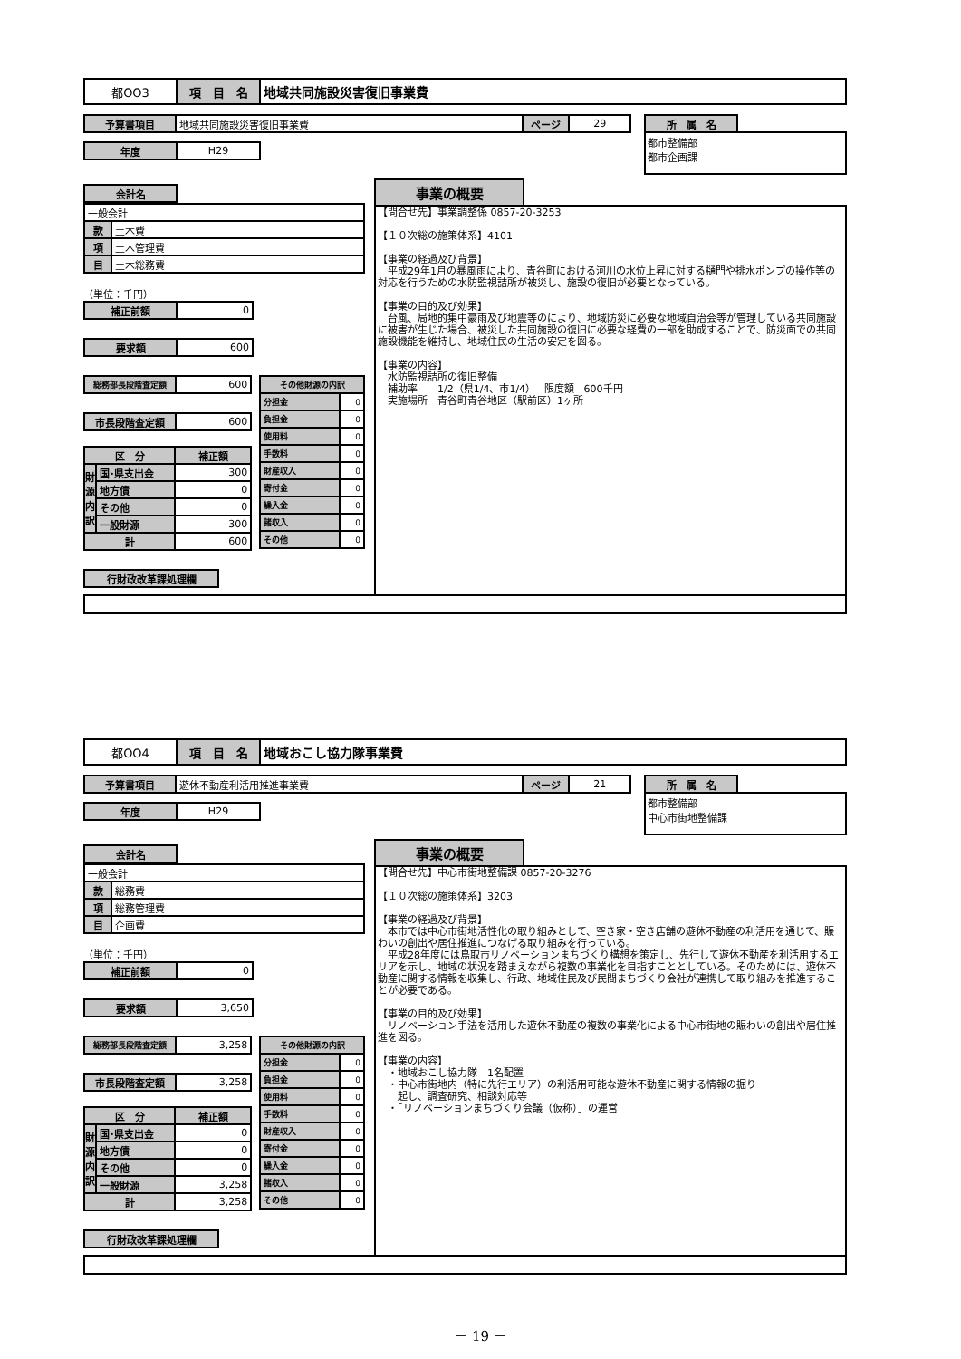| 都OO3 | 項 目 名 | 地域共同施設災害復旧事業費 |
| 予算書項目 | 地域共同施設災害復旧事業費 | ページ | 29 |
| 年度 | H29 |
| 所 属 名 |
都市整備部
都市企画課
| 会計名 |
| 一般会計 | |
| 款 | 土木費 |
| 項 | 土木管理費 |
| 目 | 土木総務費 |
（単位：千円）
| 補正前額 | 0 |
| 要求額 | 600 |
| 総務部長段階査定額 | 600 |
| 市長段階査定額 | 600 |
| 区 分 | | 補正額 |
| --- | --- | --- |
| 財源内訳 | 国･県支出金 | 300 |
| | 地方債 | 0 |
| | その他 | 0 |
| | 一般財源 | 300 |
| 計 | | 600 |
| その他財源の内訳 | |
| --- | --- |
| 分担金 | 0 |
| 負担金 | 0 |
| 使用料 | 0 |
| 手数料 | 0 |
| 財産収入 | 0 |
| 寄付金 | 0 |
| 繰入金 | 0 |
| 諸収入 | 0 |
| その他 | 0 |
| 行財政改革課処理欄 |
事業の概要
【問合せ先】事業調整係 0857-20-3253 【１０次総の施策体系】4101 【事業の経過及び背景】 　平成29年1月の暴風雨により、青谷町における河川の水位上昇に対する樋門や排水ポンプの操作等の対応を行うための水防監視詰所が被災し、施設の復旧が必要となっている。 【事業の目的及び効果】 　台風、局地的集中豪雨及び地震等のにより、地域防災に必要な地域自治会等が管理している共同施設に被害が生じた場合、被災した共同施設の復旧に必要な経費の一部を助成することで、防災面での共同施設機能を維持し、地域住民の生活の安定を図る。 【事業の内容】 　水防監視詰所の復旧整備 　補助率　　1/2（県1/4、市1/4）　 限度額　600千円 　実施場所　青谷町青谷地区（駅前区）1ヶ所
| 都OO4 | 項 目 名 | 地域おこし協力隊事業費 |
| 予算書項目 | 遊休不動産利活用推進事業費 | ページ | 21 |
| 年度 | H29 |
| 所 属 名 |
都市整備部
中心市街地整備課
| 会計名 |
| 一般会計 | |
| 款 | 総務費 |
| 項 | 総務管理費 |
| 目 | 企画費 |
（単位：千円）
| 補正前額 | 0 |
| 要求額 | 3,650 |
| 総務部長段階査定額 | 3,258 |
| 市長段階査定額 | 3,258 |
| 区 分 | | 補正額 |
| --- | --- | --- |
| 財源内訳 | 国･県支出金 | 0 |
| | 地方債 | 0 |
| | その他 | 0 |
| | 一般財源 | 3,258 |
| 計 | | 3,258 |
| その他財源の内訳 | |
| --- | --- |
| 分担金 | 0 |
| 負担金 | 0 |
| 使用料 | 0 |
| 手数料 | 0 |
| 財産収入 | 0 |
| 寄付金 | 0 |
| 繰入金 | 0 |
| 諸収入 | 0 |
| その他 | 0 |
| 行財政改革課処理欄 |
事業の概要
【問合せ先】中心市街地整備課 0857-20-3276 【１０次総の施策体系】3203 【事業の経過及び背景】 　本市では中心市街地活性化の取り組みとして、空き家・空き店舗の遊休不動産の利活用を通じて、賑わいの創出や居住推進につなげる取り組みを行っている。 　平成28年度には鳥取市リノベーションまちづくり構想を策定し、先行して遊休不動産を利活用するエリアを示し、地域の状況を踏まえながら複数の事業化を目指すこととしている。そのためには、遊休不動産に関する情報を収集し、行政、地域住民及び民間まちづくり会社が連携して取り組みを推進することが必要である。 【事業の目的及び効果】 　リノベーション手法を活用した遊休不動産の複数の事業化による中心市街地の賑わいの創出や居住推進を図る。 【事業の内容】 　・地域おこし協力隊　1名配置 　・中心市街地内（特に先行エリア）の利活用可能な遊休不動産に関する情報の掘り 　　起し、調査研究、相談対応等 　・「リノベーションまちづくり会議（仮称）」の運営
－ 19 －